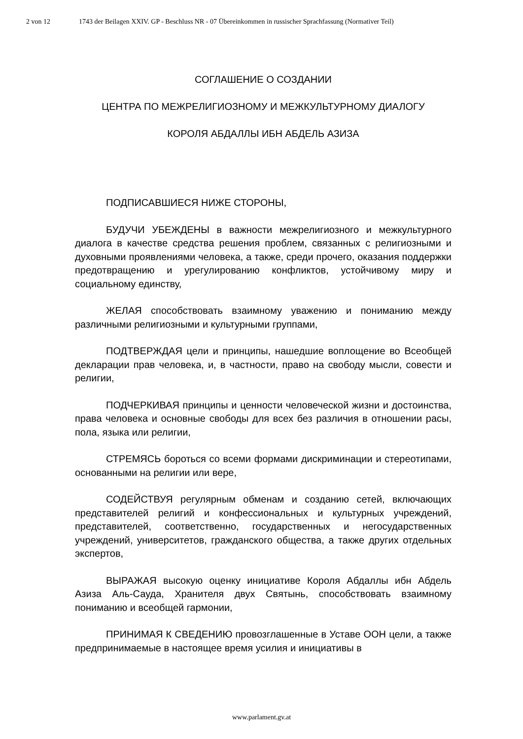2 von 12 1743 der Beilagen XXIV. GP - Beschluss NR - 07 Übereinkommen in russischer Sprachfassung (Normativer Teil)
СОГЛАШЕНИЕ О СОЗДАНИИ
ЦЕНТРА ПО МЕЖРЕЛИГИОЗНОМУ И МЕЖКУЛЬТУРНОМУ ДИАЛОГУ
КОРОЛЯ АБДАЛЛЫ ИБН АБДЕЛЬ АЗИЗА
ПОДПИСАВШИЕСЯ НИЖЕ СТОРОНЫ,
БУДУЧИ УБЕЖДЕНЫ в важности межрелигиозного и межкультур­ного диалога в качестве средства решения проблем, связанных с религиозными и духовными проявлениями человека, а также, среди прочего, оказания поддержки предотвращению и урегулированию конфликтов, устойчивому миру и социальному единству,
ЖЕЛАЯ способствовать взаимному уважению и пониманию между различными религиозными и культурными группами,
ПОДТВЕРЖДАЯ цели и принципы, нашедшие воплощение во Всеобщей декларации прав человека, и, в частности, право на свободу мысли, совести и религии,
ПОДЧЕРКИВАЯ принципы и ценности человеческой жизни и достоинства, права человека и основные свободы для всех без различия в отношении расы, пола, языка или религии,
СТРЕМЯСЬ бороться со всеми формами дискриминации и стереотипами, основанными на религии или вере,
СОДЕЙСТВУЯ регулярным обменам и созданию сетей, включающих представителей религий и конфессиональных и культурных учреждений, представителей, соответственно, государственных и негосударственных учреждений, университетов, гражданского общества, а также других отдельных экспертов,
ВЫРАЖАЯ высокую оценку инициативе Короля Абдаллы ибн Абдель Азиза Аль-Сауда, Хранителя двух Святынь, способствовать взаимному пониманию и всеобщей гармонии,
ПРИНИМАЯ К СВЕДЕНИЮ провозглашенные в Уставе ООН цели, а также предпринимаемые в настоящее время усилия и инициативы в
www.parlament.gv.at